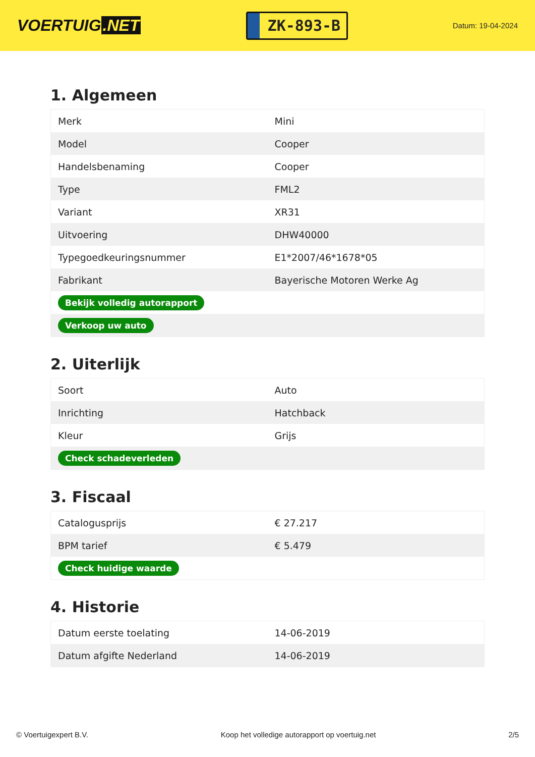VOERTUIG.NET
ZK-893-B
Datum: 19-04-2024
1. Algemeen
| Merk | Mini |
| Model | Cooper |
| Handelsbenaming | Cooper |
| Type | FML2 |
| Variant | XR31 |
| Uitvoering | DHW40000 |
| Typegoedkeuringsnummer | E1*2007/46*1678*05 |
| Fabrikant | Bayerische Motoren Werke Ag |
| Bekijk volledig autorapport | |
| Verkoop uw auto | |
2. Uiterlijk
| Soort | Auto |
| Inrichting | Hatchback |
| Kleur | Grijs |
| Check schadeverleden | |
3. Fiscaal
| Catalogusprijs | € 27.217 |
| BPM tarief | € 5.479 |
| Check huidige waarde | |
4. Historie
| Datum eerste toelating | 14-06-2019 |
| Datum afgifte Nederland | 14-06-2019 |
© Voertuigexpert B.V. Koop het volledige autorapport op voertuig.net 2/5